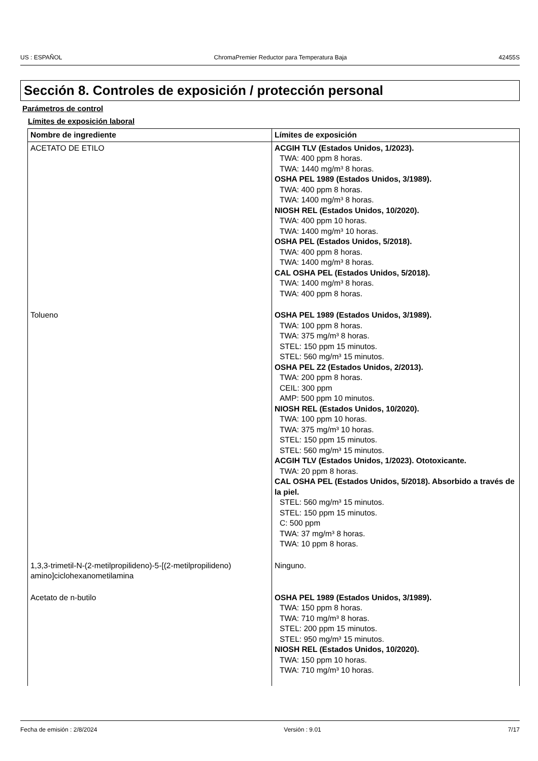US : ESPAÑOL ChromaPremier Reductor para Temperatura Baja 42455S
Sección 8. Controles de exposición / protección personal
Parámetros de control
Límites de exposición laboral
| Nombre de ingrediente | Límites de exposición |
| --- | --- |
| ACETATO DE ETILO | ACGIH TLV (Estados Unidos, 1/2023). TWA: 400 ppm 8 horas. TWA: 1440 mg/m³ 8 horas. OSHA PEL 1989 (Estados Unidos, 3/1989). TWA: 400 ppm 8 horas. TWA: 1400 mg/m³ 8 horas. NIOSH REL (Estados Unidos, 10/2020). TWA: 400 ppm 10 horas. TWA: 1400 mg/m³ 10 horas. OSHA PEL (Estados Unidos, 5/2018). TWA: 400 ppm 8 horas. TWA: 1400 mg/m³ 8 horas. CAL OSHA PEL (Estados Unidos, 5/2018). TWA: 1400 mg/m³ 8 horas. TWA: 400 ppm 8 horas. |
| Tolueno | OSHA PEL 1989 (Estados Unidos, 3/1989). TWA: 100 ppm 8 horas. TWA: 375 mg/m³ 8 horas. STEL: 150 ppm 15 minutos. STEL: 560 mg/m³ 15 minutos. OSHA PEL Z2 (Estados Unidos, 2/2013). TWA: 200 ppm 8 horas. CEIL: 300 ppm AMP: 500 ppm 10 minutos. NIOSH REL (Estados Unidos, 10/2020). TWA: 100 ppm 10 horas. TWA: 375 mg/m³ 10 horas. STEL: 150 ppm 15 minutos. STEL: 560 mg/m³ 15 minutos. ACGIH TLV (Estados Unidos, 1/2023). Ototoxicante. TWA: 20 ppm 8 horas. CAL OSHA PEL (Estados Unidos, 5/2018). Absorbido a través de la piel. STEL: 560 mg/m³ 15 minutos. STEL: 150 ppm 15 minutos. C: 500 ppm TWA: 37 mg/m³ 8 horas. TWA: 10 ppm 8 horas. |
| 1,3,3-trimetil-N-(2-metilpropilideno)-5-[(2-metilpropilideno) amino]ciclohexanometilamina | Ninguno. |
| Acetato de n-butilo | OSHA PEL 1989 (Estados Unidos, 3/1989). TWA: 150 ppm 8 horas. TWA: 710 mg/m³ 8 horas. STEL: 200 ppm 15 minutos. STEL: 950 mg/m³ 15 minutos. NIOSH REL (Estados Unidos, 10/2020). TWA: 150 ppm 10 horas. TWA: 710 mg/m³ 10 horas. |
Fecha de emisión : 2/8/2024 Versión : 9.01 7/17